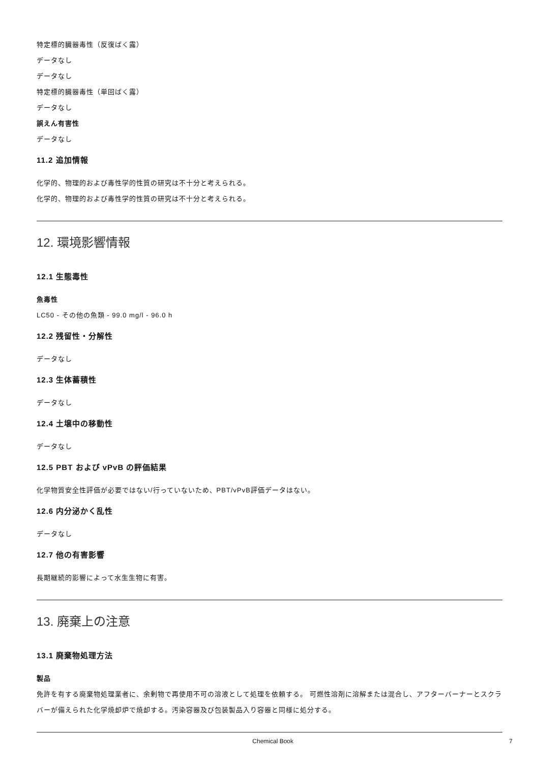特定標的臓器毒性（反復ばく露）
データなし
データなし
特定標的臓器毒性（単回ばく露）
データなし
誤えん有害性
データなし
11.2 追加情報
化学的、物理的および毒性学的性質の研究は不十分と考えられる。
化学的、物理的および毒性学的性質の研究は不十分と考えられる。
12. 環境影響情報
12.1 生態毒性
魚毒性
LC50 - その他の魚類 - 99.0 mg/l - 96.0 h
12.2 残留性・分解性
データなし
12.3 生体蓄積性
データなし
12.4 土壌中の移動性
データなし
12.5 PBT および vPvB の評価結果
化学物質安全性評価が必要ではない/行っていないため、PBT/vPvB評価データはない。
12.6 内分泌かく乱性
データなし
12.7 他の有害影響
長期継続的影響によって水生生物に有害。
13. 廃棄上の注意
13.1 廃棄物処理方法
製品
免許を有する廃棄物処理業者に、余剰物で再使用不可の溶液として処理を依頼する。 可燃性溶剤に溶解または混合し、アフターバーナーとスクラバーが備えられた化学焼却炉で焼却する。汚染容器及び包装製品入り容器と同様に処分する。
Chemical Book 7